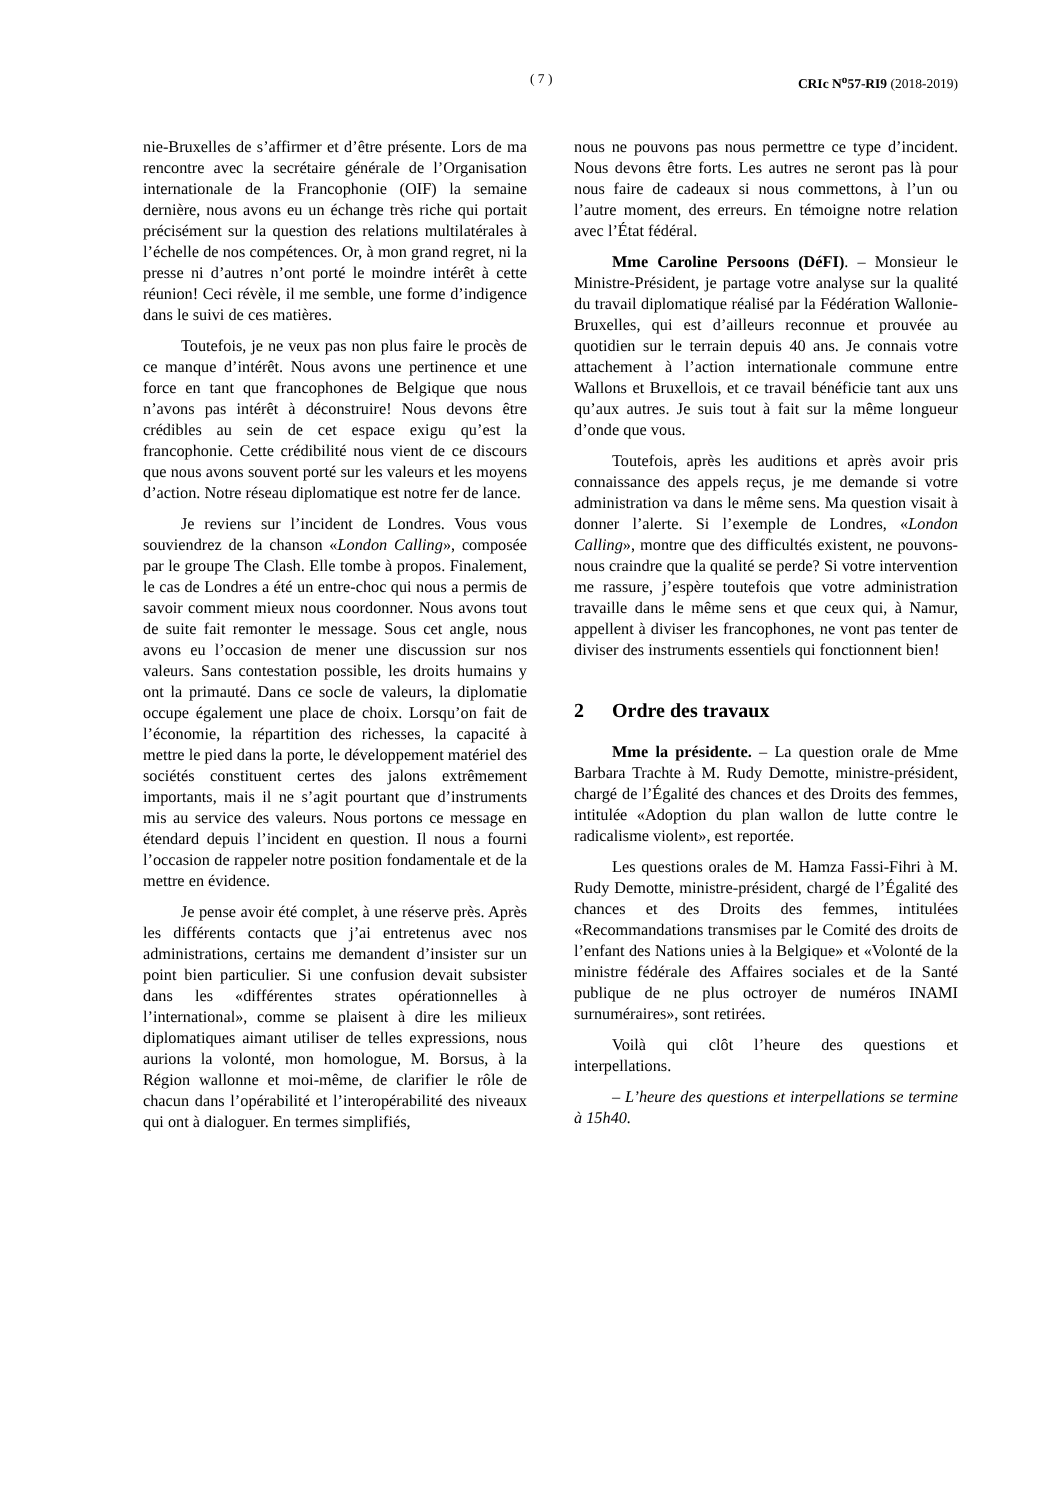( 7 ) CRIc N<sup>o</sup>57-RI9 (2018-2019)
nie-Bruxelles de s’affirmer et d’être présente. Lors de ma rencontre avec la secrétaire générale de l’Organisation internationale de la Francophonie (OIF) la semaine dernière, nous avons eu un échange très riche qui portait précisément sur la question des relations multilatérales à l’échelle de nos compétences. Or, à mon grand regret, ni la presse ni d’autres n’ont porté le moindre intérêt à cette réunion! Ceci révèle, il me semble, une forme d’indigence dans le suivi de ces matières.
Toutefois, je ne veux pas non plus faire le procès de ce manque d’intérêt. Nous avons une pertinence et une force en tant que francophones de Belgique que nous n’avons pas intérêt à déconstruire! Nous devons être crédibles au sein de cet espace exigu qu’est la francophonie. Cette crédibilité nous vient de ce discours que nous avons souvent porté sur les valeurs et les moyens d’action. Notre réseau diplomatique est notre fer de lance.
Je reviens sur l’incident de Londres. Vous vous souviendrez de la chanson «London Calling», composée par le groupe The Clash. Elle tombe à propos. Finalement, le cas de Londres a été un entre-choc qui nous a permis de savoir comment mieux nous coordonner. Nous avons tout de suite fait remonter le message. Sous cet angle, nous avons eu l’occasion de mener une discussion sur nos valeurs. Sans contestation possible, les droits humains y ont la primauté. Dans ce socle de valeurs, la diplomatie occupe également une place de choix. Lorsqu’on fait de l’économie, la répartition des richesses, la capacité à mettre le pied dans la porte, le développement matériel des sociétés constituent certes des jalons extrêmement importants, mais il ne s’agit pourtant que d’instruments mis au service des valeurs. Nous portons ce message en étendard depuis l’incident en question. Il nous a fourni l’occasion de rappeler notre position fondamentale et de la mettre en évidence.
Je pense avoir été complet, à une réserve près. Après les différents contacts que j’ai entretenus avec nos administrations, certains me demandent d’insister sur un point bien particulier. Si une confusion devait subsister dans les «différentes strates opérationnelles à l’international», comme se plaisent à dire les milieux diplomatiques aimant utiliser de telles expressions, nous aurions la volonté, mon homologue, M. Borsus, à la Région wallonne et moi-même, de clarifier le rôle de chacun dans l’opérabilité et l’interopérabilité des niveaux qui ont à dialoguer. En termes simplifiés,
nous ne pouvons pas nous permettre ce type d’incident. Nous devons être forts. Les autres ne seront pas là pour nous faire de cadeaux si nous commettons, à l’un ou l’autre moment, des erreurs. En témoigne notre relation avec l’État fédéral.
Mme Caroline Persoons (DéFI). – Monsieur le Ministre-Président, je partage votre analyse sur la qualité du travail diplomatique réalisé par la Fédération Wallonie-Bruxelles, qui est d’ailleurs reconnue et prouvée au quotidien sur le terrain depuis 40 ans. Je connais votre attachement à l’action internationale commune entre Wallons et Bruxellois, et ce travail bénéficie tant aux uns qu’aux autres. Je suis tout à fait sur la même longueur d’onde que vous.
Toutefois, après les auditions et après avoir pris connaissance des appels reçus, je me demande si votre administration va dans le même sens. Ma question visait à donner l’alerte. Si l’exemple de Londres, «London Calling», montre que des difficultés existent, ne pouvons-nous craindre que la qualité se perde? Si votre intervention me rassure, j’espère toutefois que votre administration travaille dans le même sens et que ceux qui, à Namur, appellent à diviser les francophones, ne vont pas tenter de diviser des instruments essentiels qui fonctionnent bien!
2 Ordre des travaux
Mme la présidente. – La question orale de Mme Barbara Trachte à M. Rudy Demotte, ministre-président, chargé de l’Égalité des chances et des Droits des femmes, intitulée «Adoption du plan wallon de lutte contre le radicalisme violent», est reportée.
Les questions orales de M. Hamza Fassi-Fihri à M. Rudy Demotte, ministre-président, chargé de l’Égalité des chances et des Droits des femmes, intitulées «Recommandations transmises par le Comité des droits de l’enfant des Nations unies à la Belgique» et «Volonté de la ministre fédérale des Affaires sociales et de la Santé publique de ne plus octroyer de numéros INAMI surnuméraires», sont retirées.
Voilà qui clôt l’heure des questions et interpellations.
– L’heure des questions et interpellations se termine à 15h40.